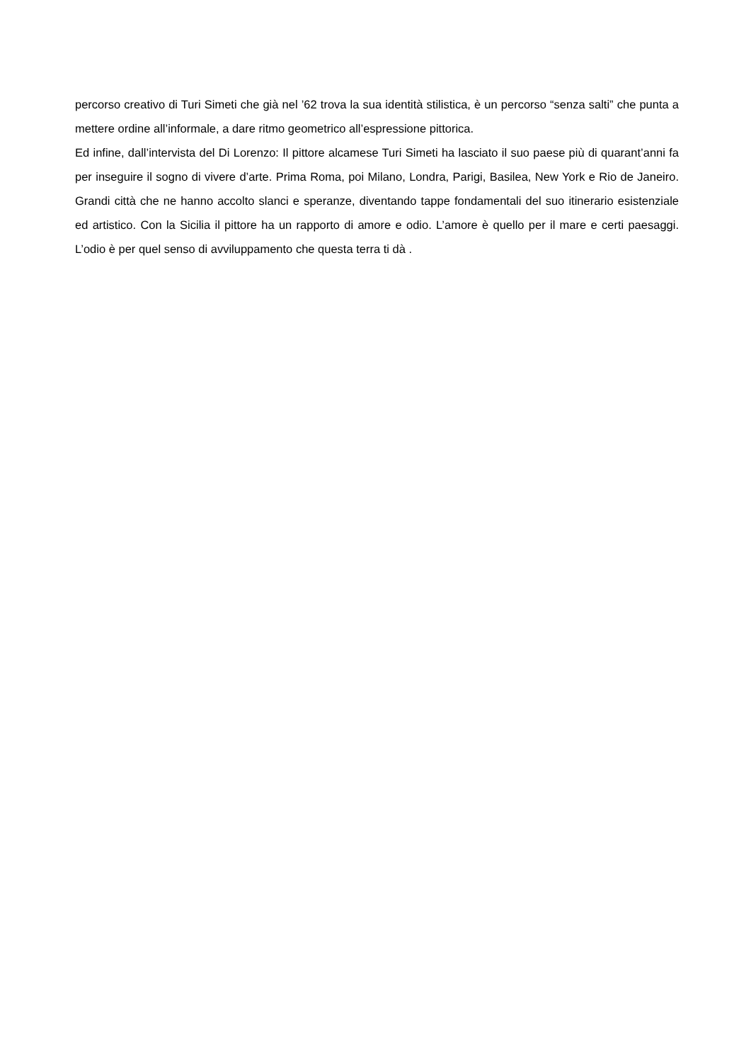percorso creativo di Turi Simeti che già nel ’62 trova la sua identità stilistica, è un percorso “senza salti” che punta a mettere ordine all’informale, a dare ritmo geometrico all’espressione pittorica.
Ed infine, dall’intervista del Di Lorenzo: Il pittore alcamese Turi Simeti ha lasciato il suo paese più di quarant’anni fa per inseguire il sogno di vivere d’arte. Prima Roma, poi Milano, Londra, Parigi, Basilea, New York e Rio de Janeiro. Grandi città che ne hanno accolto slanci e speranze, diventando tappe fondamentali del suo itinerario esistenziale ed artistico. Con la Sicilia il pittore ha un rapporto di amore e odio. L’amore è quello per il mare e certi paesaggi. L’odio è per quel senso di avviluppamento che questa terra ti dà .